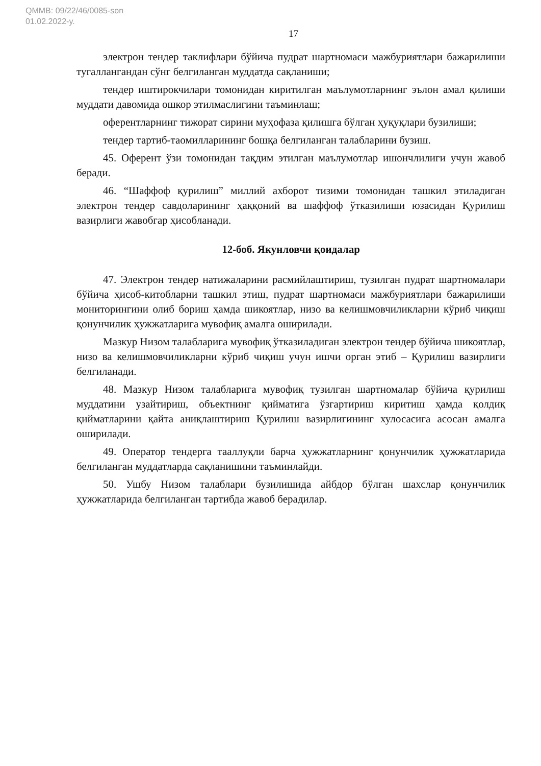QMMB: 09/22/46/0085-son
01.02.2022-y.
17
электрон тендер таклифлари бўйича пудрат шартномаси мажбуриятлари бажарилиши тугаллангандан сўнг белгиланган муддатда сақланиши;
тендер иштирокчилари томонидан киритилган маълумотларнинг эълон амал қилиши муддати давомида ошкор этилмаслигини таъминлаш;
оферентларнинг тижорат сирини муҳофаза қилишга бўлган ҳуқуқлари бузилиши;
тендер тартиб-таомилларининг бошқа белгиланган талабларини бузиш.
45. Оферент ўзи томонидан тақдим этилган маълумотлар ишончлилиги учун жавоб беради.
46. “Шаффоф қурилиш” миллий ахборот тизими томонидан ташкил этиладиган электрон тендер савдоларининг ҳаққоний ва шаффоф ўтказилиши юзасидан Қурилиш вазирлиги жавобгар ҳисобланади.
12-боб. Якунловчи қоидалар
47. Электрон тендер натижаларини расмийлаштириш, тузилган пудрат шартномалари бўйича ҳисоб-китобларни ташкил этиш, пудрат шартномаси мажбуриятлари бажарилиши мониторингини олиб бориш ҳамда шикоятлар, низо ва келишмовчиликларни кўриб чиқиш қонунчилик ҳужжатларига мувофиқ амалга оширилади.
Мазкур Низом талабларига мувофиқ ўтказиладиган электрон тендер бўйича шикоятлар, низо ва келишмовчиликларни кўриб чиқиш учун ишчи орган этиб – Қурилиш вазирлиги белгиланади.
48. Мазкур Низом талабларига мувофиқ тузилган шартномалар бўйича қурилиш муддатини узайтириш, объектнинг қийматига ўзгартириш киритиш ҳамда қолдиқ қийматларини қайта аниқлаштириш Қурилиш вазирлигининг хулосасига асосан амалга оширилади.
49. Оператор тендерга тааллуқли барча ҳужжатларнинг қонунчилик ҳужжатларида белгиланган муддатларда сақланишини таъминлайди.
50. Ушбу Низом талаблари бузилишида айбдор бўлган шахслар қонунчилик ҳужжатларида белгиланган тартибда жавоб берадилар.